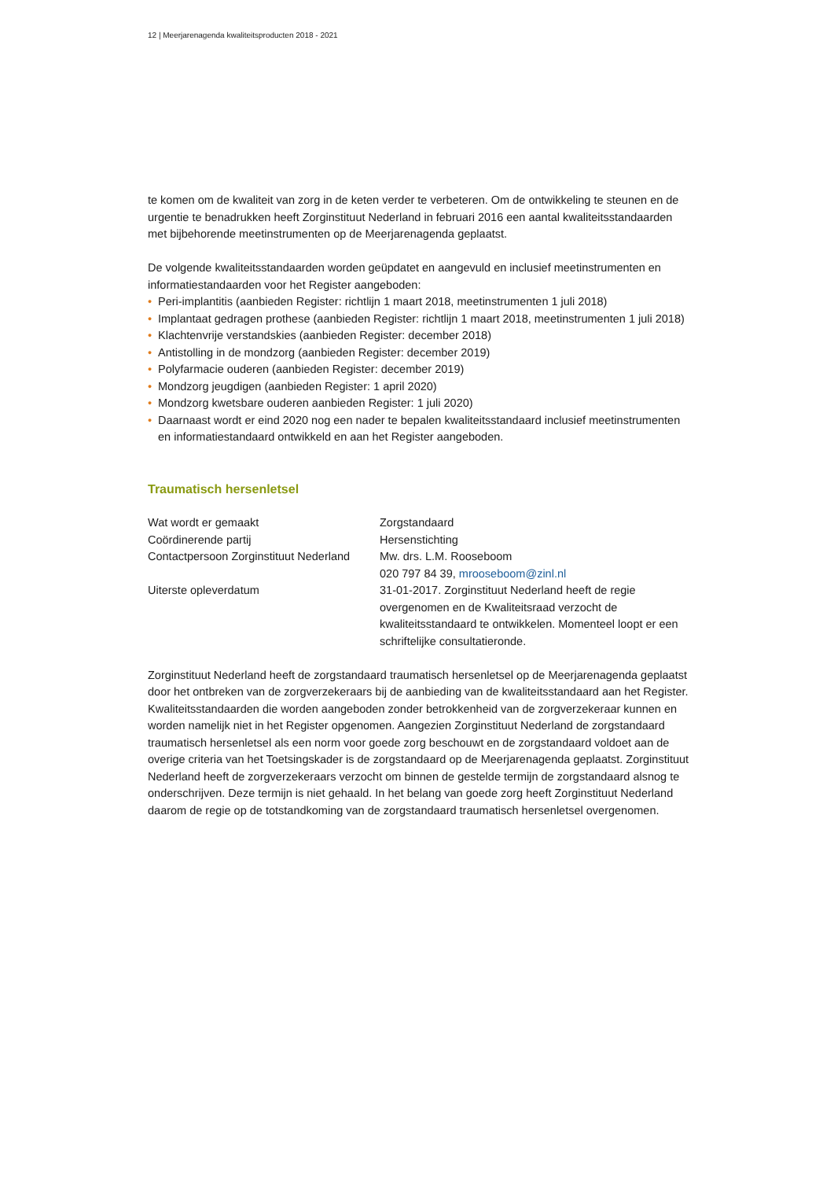12 | Meerjarenagenda kwaliteitsproducten 2018 - 2021
te komen om de kwaliteit van zorg in de keten verder te verbeteren. Om de ontwikkeling te steunen en de urgentie te benadrukken heeft Zorginstituut Nederland in februari 2016 een aantal kwaliteits­standaarden met bijbehorende meetinstrumenten op de Meerjarenagenda geplaatst.
De volgende kwaliteitsstandaarden worden geüpdatet en aangevuld en inclusief meetinstrumenten en informatiestandaarden voor het Register aangeboden:
• Peri-implantitis (aanbieden Register: richtlijn 1 maart 2018, meetinstrumenten 1 juli 2018)
• Implantaat gedragen prothese (aanbieden Register: richtlijn 1 maart 2018, meetinstrumenten 1 juli 2018)
• Klachtenvrije verstandskies (aanbieden Register: december 2018)
• Antistolling in de mondzorg (aanbieden Register: december 2019)
• Polyfarmacie ouderen (aanbieden Register: december 2019)
• Mondzorg jeugdigen (aanbieden Register: 1 april 2020)
• Mondzorg kwetsbare ouderen aanbieden Register: 1 juli 2020)
• Daarnaast wordt er eind 2020 nog een nader te bepalen kwaliteitsstandaard inclusief meet­instrumenten en informatiestandaard ontwikkeld en aan het Register aangeboden.
Traumatisch hersenletsel
| Wat wordt er gemaakt | Zorgstandaard |
| Coördinerende partij | Hersenstichting |
| Contactpersoon Zorginstituut Nederland | Mw. drs. L.M. Rooseboom 020 797 84 39, mrooseboom@zinl.nl |
| Uiterste opleverdatum | 31-01-2017. Zorginstituut Nederland heeft de regie overgenomen en de Kwaliteitsraad verzocht de kwaliteitsstandaard te ontwikkelen. Momenteel loopt er een schriftelijke consultatieronde. |
Zorginstituut Nederland heeft de zorgstandaard traumatisch hersenletsel op de Meerjarenagenda geplaatst door het ontbreken van de zorgverzekeraars bij de aanbieding van de kwaliteitsstandaard aan het Register. Kwaliteitsstandaarden die worden aangeboden zonder betrokkenheid van de zorgverzeke­raar kunnen en worden namelijk niet in het Register opgenomen. Aangezien Zorginstituut Nederland de zorgstandaard traumatisch hersenletsel als een norm voor goede zorg beschouwt en de zorgstandaard voldoet aan de overige criteria van het Toetsingskader is de zorgstandaard op de Meerjarenagenda geplaatst. Zorginstituut Nederland heeft de zorgverzekeraars verzocht om binnen de gestelde termijn de zorgstandaard alsnog te onderschrijven. Deze termijn is niet gehaald. In het belang van goede zorg heeft Zorginstituut Nederland daarom de regie op de totstandkoming van de zorgstandaard traumatisch hersenletsel overgenomen.